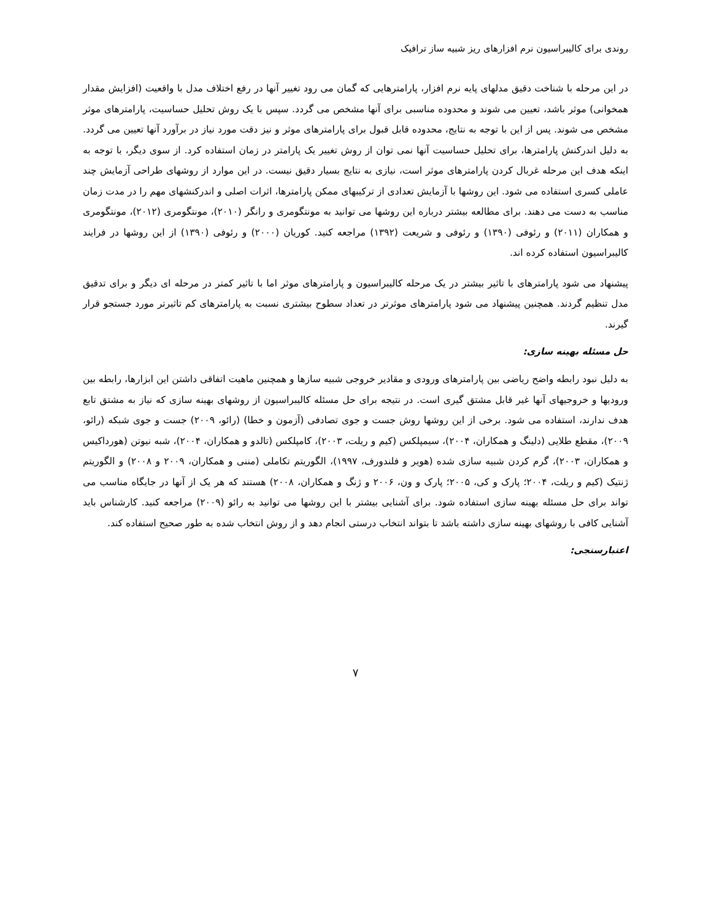روندی برای کالیبراسیون نرم افزارهای ریز شبیه ساز ترافیک
در این مرحله با شناخت دقیق مدلهای پایه نرم افزار، پارامترهایی که گمان می رود تغییر آنها در رفع اختلاف مدل با واقعیت (افزایش مقدار همخوانی) موثر باشد، تعیین می شوند و محدوده مناسبی برای آنها مشخص می گردد. سپس با یک روش تحلیل حساسیت، پارامترهای موثر مشخص می شوند. پس از این با توجه به نتایج، محدوده قابل قبول برای پارامترهای موثر و نیز دقت مورد نیاز در برآورد آنها تعیین می گردد. به دلیل اندرکنش پارامترها، برای تحلیل حساسیت آنها نمی توان از روش تغییر یک پارامتر در زمان استفاده کرد. از سوی دیگر، با توجه به اینکه هدف این مرحله غربال کردن پارامترهای موثر است، نیازی به نتایج بسیار دقیق نیست. در این موارد از روشهای طراحی آزمایش چند عاملی کسری استفاده می شود. این روشها با آزمایش تعدادی از ترکیبهای ممکن پارامترها، اثرات اصلی و اندرکنشهای مهم را در مدت زمان مناسب به دست می دهند. برای مطالعه بیشتر درباره این روشها می توانید به مونتگومری و رانگر (۲۰۱۰)، مونتگومری (۲۰۱۲)، مونتگومری و همکاران (۲۰۱۱) و رئوفی (۱۳۹۰) و رئوفی و شریعت (۱۳۹۲) مراجعه کنید. کوریان (۲۰۰۰) و رئوفی (۱۳۹۰) از این روشها در فرایند کالیبراسیون استفاده کرده اند.
پیشنهاد می شود پارامترهای با تاثیر بیشتر در یک مرحله کالیبراسیون و پارامترهای موثر اما با تاثیر کمتر در مرحله ای دیگر و برای تدقیق مدل تنظیم گردند. همچنین پیشنهاد می شود پارامترهای موثرتر در تعداد سطوح بیشتری نسبت به پارامترهای کم تاثیرتر مورد جستجو قرار گیرند.
حل مسئله بهینه سازی:
به دلیل نبود رابطه واضح ریاضی بین پارامترهای ورودی و مقادیر خروجی شبیه سازها و همچنین ماهیت اتفاقی داشتن این ابزارها، رابطه بین ورودیها و خروجیهای آنها غیر قابل مشتق گیری است. در نتیجه برای حل مسئله کالیبراسیون از روشهای بهینه سازی که نیاز به مشتق تابع هدف ندارند، استفاده می شود. برخی از این روشها روش جست و جوی تصادفی (آزمون و خطا) (رائو، ۲۰۰۹) جست و جوی شبکه (رائو، ۲۰۰۹)، مقطع طلایی (دلینگ و همکاران، ۲۰۰۴)، سیمپلکس (کیم و ریلت، ۲۰۰۳)، کامپلکس (تالدو و همکاران، ۲۰۰۴)، شبه نیوتن (هورداکیس و همکاران، ۲۰۰۳)، گرم کردن شبیه سازی شده (هویر و فلندورف، ۱۹۹۷)، الگوریتم تکاملی (مننی و همکاران، ۲۰۰۹ و ۲۰۰۸) و الگوریتم ژنتیک (کیم و ریلت، ۲۰۰۴؛ پارک و کی، ۲۰۰۵؛ پارک و ون، ۲۰۰۶ و ژنگ و همکاران، ۲۰۰۸) هستند که هر یک از آنها در جایگاه مناسب می تواند برای حل مسئله بهینه سازی استفاده شود. برای آشنایی بیشتر با این روشها می توانید به رائو (۲۰۰۹) مراجعه کنید. کارشناس باید آشنایی کافی با روشهای بهینه سازی داشته باشد تا بتواند انتخاب درستی انجام دهد و از روش انتخاب شده به طور صحیح استفاده کند.
اعتبارسنجی:
۷